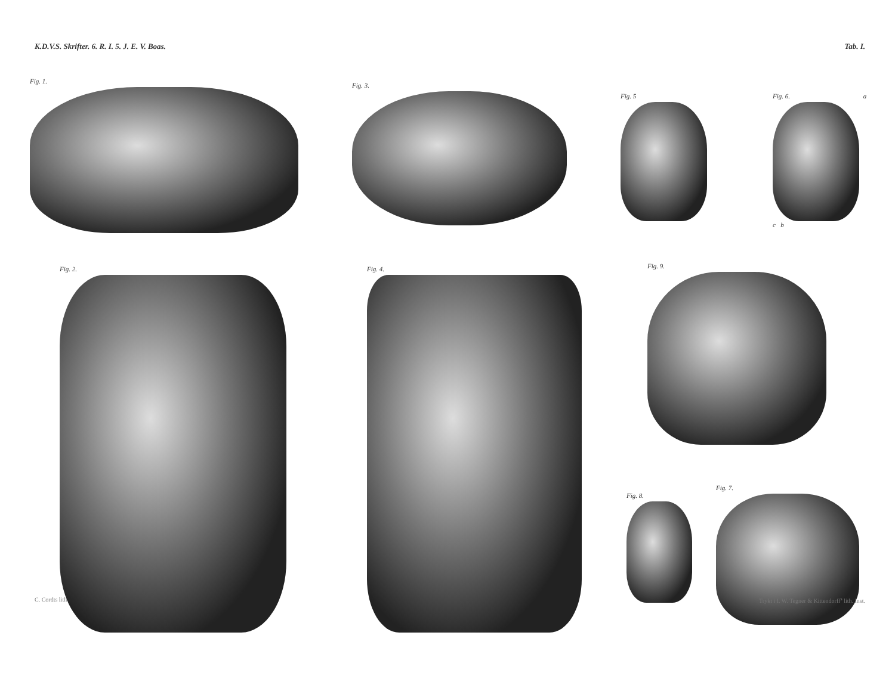K.D.V.S. Skrifter. 6. R. I. 5. J. E. V. Boas. Tab. I.
Fig. 1. Fig. 3.
Fig. 5
Fig. 6. a
c b
Fig. 2. Fig. 4. Fig. 9.
Fig. 8.
Fig. 7.
C. Cordts lith. Trykt i I. W. Tegner & Kittendorff<sup>s</sup> lith. Inst.